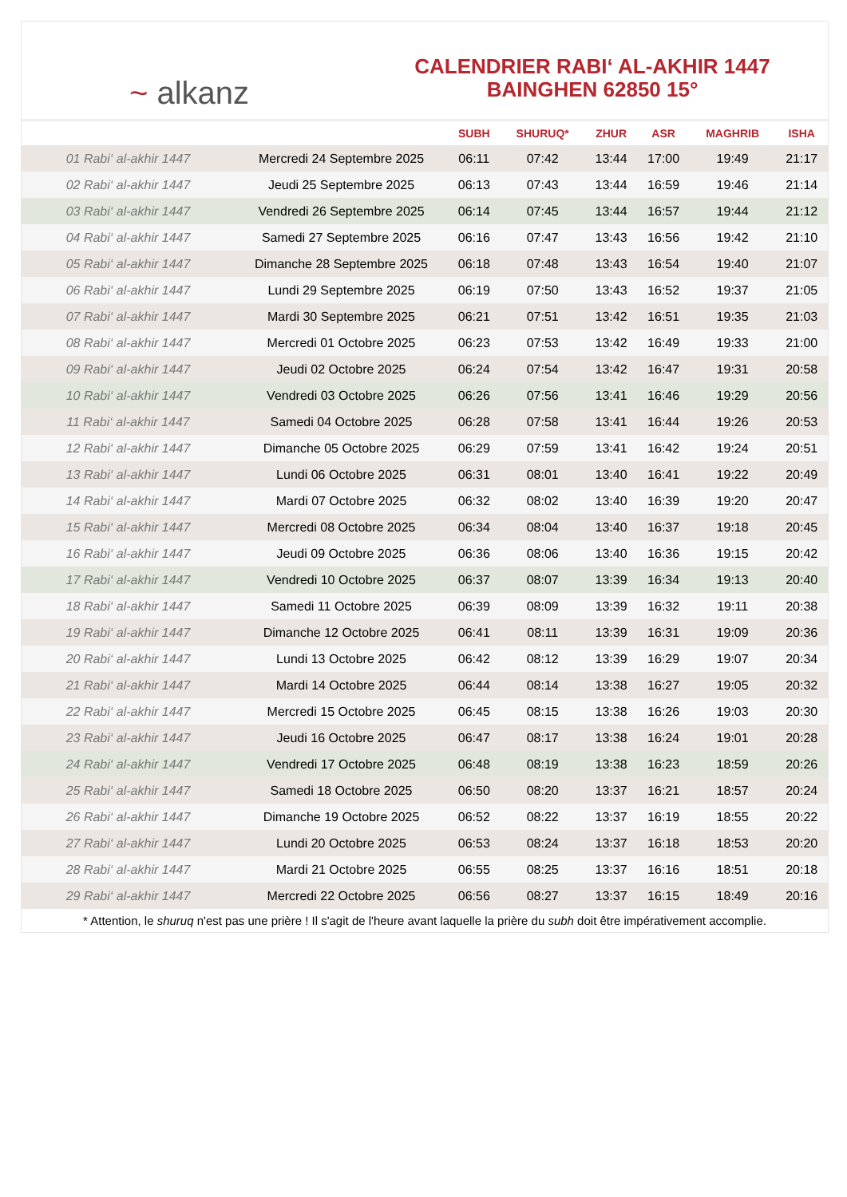~ alkanz
CALENDRIER RABI‘ AL-AKHIR 1447
BAINGHEN 62850 15°
| | | SUBH | SHURUQ* | ZHUR | ASR | MAGHRIB | ISHA |
| --- | --- | --- | --- | --- | --- | --- | --- |
| 01 Rabi‘ al-akhir 1447 | Mercredi 24 Septembre 2025 | 06:11 | 07:42 | 13:44 | 17:00 | 19:49 | 21:17 |
| 02 Rabi‘ al-akhir 1447 | Jeudi 25 Septembre 2025 | 06:13 | 07:43 | 13:44 | 16:59 | 19:46 | 21:14 |
| 03 Rabi‘ al-akhir 1447 | Vendredi 26 Septembre 2025 | 06:14 | 07:45 | 13:44 | 16:57 | 19:44 | 21:12 |
| 04 Rabi‘ al-akhir 1447 | Samedi 27 Septembre 2025 | 06:16 | 07:47 | 13:43 | 16:56 | 19:42 | 21:10 |
| 05 Rabi‘ al-akhir 1447 | Dimanche 28 Septembre 2025 | 06:18 | 07:48 | 13:43 | 16:54 | 19:40 | 21:07 |
| 06 Rabi‘ al-akhir 1447 | Lundi 29 Septembre 2025 | 06:19 | 07:50 | 13:43 | 16:52 | 19:37 | 21:05 |
| 07 Rabi‘ al-akhir 1447 | Mardi 30 Septembre 2025 | 06:21 | 07:51 | 13:42 | 16:51 | 19:35 | 21:03 |
| 08 Rabi‘ al-akhir 1447 | Mercredi 01 Octobre 2025 | 06:23 | 07:53 | 13:42 | 16:49 | 19:33 | 21:00 |
| 09 Rabi‘ al-akhir 1447 | Jeudi 02 Octobre 2025 | 06:24 | 07:54 | 13:42 | 16:47 | 19:31 | 20:58 |
| 10 Rabi‘ al-akhir 1447 | Vendredi 03 Octobre 2025 | 06:26 | 07:56 | 13:41 | 16:46 | 19:29 | 20:56 |
| 11 Rabi‘ al-akhir 1447 | Samedi 04 Octobre 2025 | 06:28 | 07:58 | 13:41 | 16:44 | 19:26 | 20:53 |
| 12 Rabi‘ al-akhir 1447 | Dimanche 05 Octobre 2025 | 06:29 | 07:59 | 13:41 | 16:42 | 19:24 | 20:51 |
| 13 Rabi‘ al-akhir 1447 | Lundi 06 Octobre 2025 | 06:31 | 08:01 | 13:40 | 16:41 | 19:22 | 20:49 |
| 14 Rabi‘ al-akhir 1447 | Mardi 07 Octobre 2025 | 06:32 | 08:02 | 13:40 | 16:39 | 19:20 | 20:47 |
| 15 Rabi‘ al-akhir 1447 | Mercredi 08 Octobre 2025 | 06:34 | 08:04 | 13:40 | 16:37 | 19:18 | 20:45 |
| 16 Rabi‘ al-akhir 1447 | Jeudi 09 Octobre 2025 | 06:36 | 08:06 | 13:40 | 16:36 | 19:15 | 20:42 |
| 17 Rabi‘ al-akhir 1447 | Vendredi 10 Octobre 2025 | 06:37 | 08:07 | 13:39 | 16:34 | 19:13 | 20:40 |
| 18 Rabi‘ al-akhir 1447 | Samedi 11 Octobre 2025 | 06:39 | 08:09 | 13:39 | 16:32 | 19:11 | 20:38 |
| 19 Rabi‘ al-akhir 1447 | Dimanche 12 Octobre 2025 | 06:41 | 08:11 | 13:39 | 16:31 | 19:09 | 20:36 |
| 20 Rabi‘ al-akhir 1447 | Lundi 13 Octobre 2025 | 06:42 | 08:12 | 13:39 | 16:29 | 19:07 | 20:34 |
| 21 Rabi‘ al-akhir 1447 | Mardi 14 Octobre 2025 | 06:44 | 08:14 | 13:38 | 16:27 | 19:05 | 20:32 |
| 22 Rabi‘ al-akhir 1447 | Mercredi 15 Octobre 2025 | 06:45 | 08:15 | 13:38 | 16:26 | 19:03 | 20:30 |
| 23 Rabi‘ al-akhir 1447 | Jeudi 16 Octobre 2025 | 06:47 | 08:17 | 13:38 | 16:24 | 19:01 | 20:28 |
| 24 Rabi‘ al-akhir 1447 | Vendredi 17 Octobre 2025 | 06:48 | 08:19 | 13:38 | 16:23 | 18:59 | 20:26 |
| 25 Rabi‘ al-akhir 1447 | Samedi 18 Octobre 2025 | 06:50 | 08:20 | 13:37 | 16:21 | 18:57 | 20:24 |
| 26 Rabi‘ al-akhir 1447 | Dimanche 19 Octobre 2025 | 06:52 | 08:22 | 13:37 | 16:19 | 18:55 | 20:22 |
| 27 Rabi‘ al-akhir 1447 | Lundi 20 Octobre 2025 | 06:53 | 08:24 | 13:37 | 16:18 | 18:53 | 20:20 |
| 28 Rabi‘ al-akhir 1447 | Mardi 21 Octobre 2025 | 06:55 | 08:25 | 13:37 | 16:16 | 18:51 | 20:18 |
| 29 Rabi‘ al-akhir 1447 | Mercredi 22 Octobre 2025 | 06:56 | 08:27 | 13:37 | 16:15 | 18:49 | 20:16 |
* Attention, le shuruq n'est pas une prière ! Il s'agit de l'heure avant laquelle la prière du subh doit être impérativement accomplie.